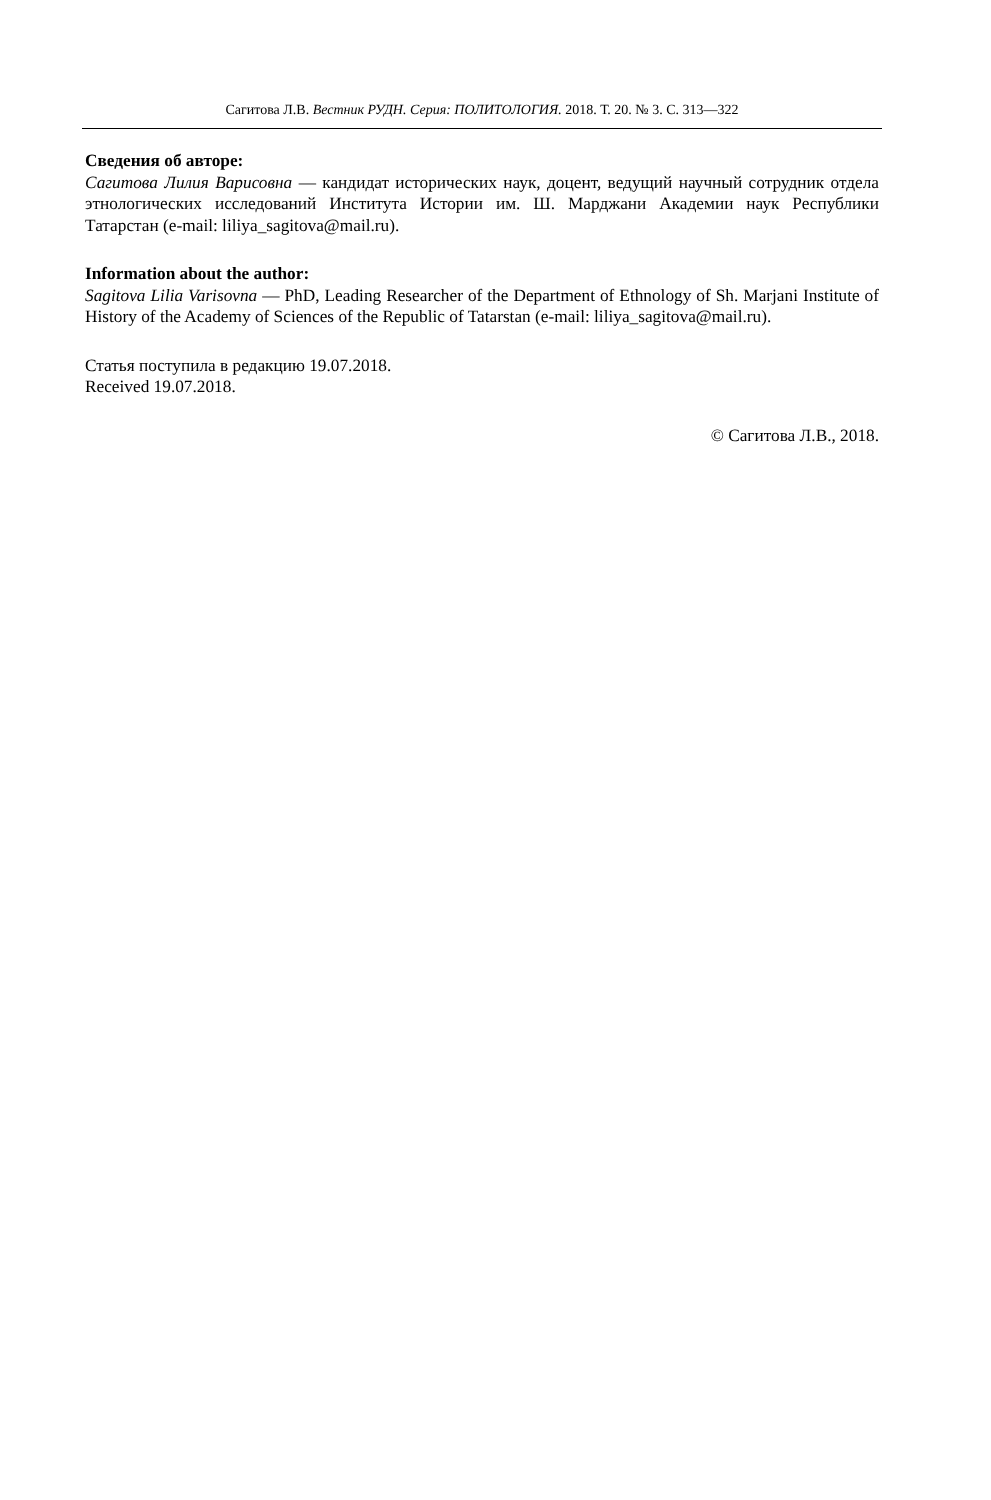Сагитова Л.В. Вестник РУДН. Серия: ПОЛИТОЛОГИЯ. 2018. Т. 20. № 3. С. 313—322
Сведения об авторе:
Сагитова Лилия Варисовна — кандидат исторических наук, доцент, ведущий научный сотрудник отдела этнологических исследований Института Истории им. Ш. Марджани Академии наук Республики Татарстан (e-mail: liliya_sagitova@mail.ru).
Information about the author:
Sagitova Lilia Varisovna — PhD, Leading Researcher of the Department of Ethnology of Sh. Marjani Institute of History of the Academy of Sciences of the Republic of Tatarstan (e-mail: liliya_sagitova@mail.ru).
Статья поступила в редакцию 19.07.2018.
Received 19.07.2018.
© Сагитова Л.В., 2018.